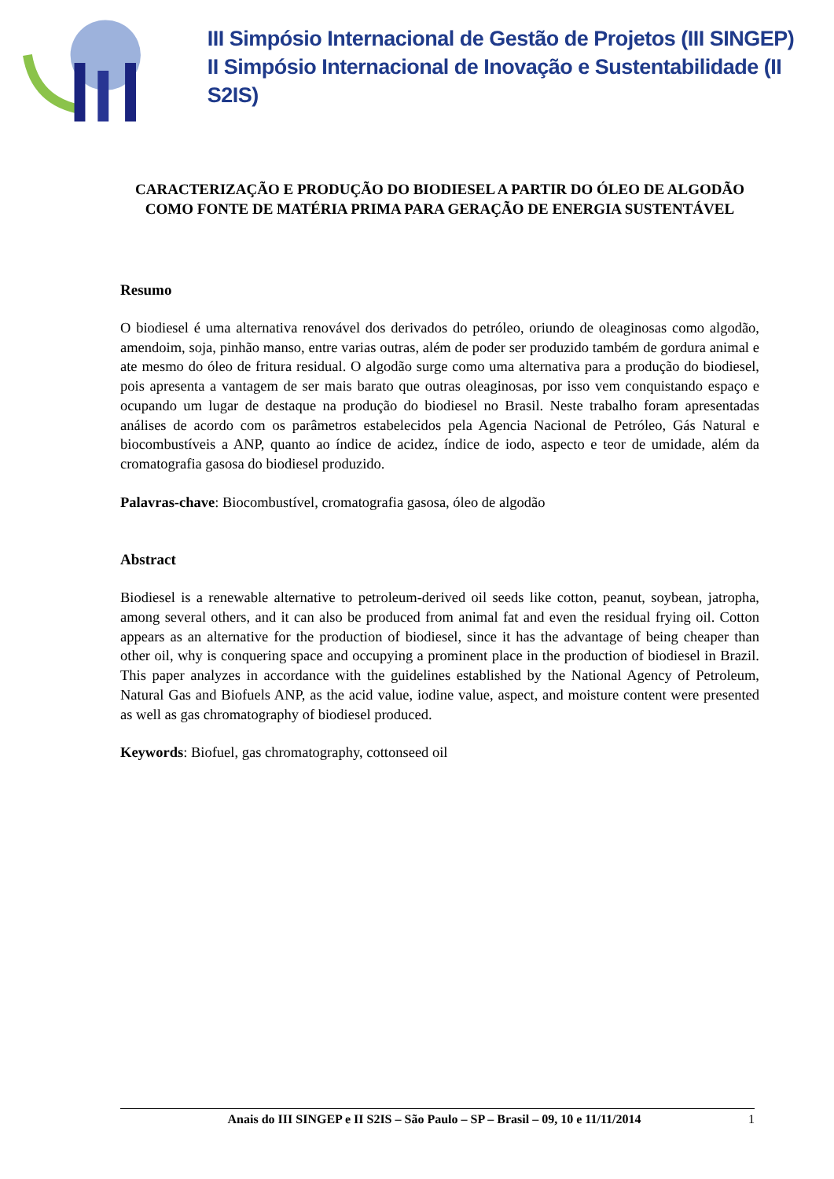III Simpósio Internacional de Gestão de Projetos (III SINGEP)
II Simpósio Internacional de Inovação e Sustentabilidade (II S2IS)
CARACTERIZAÇÃO E PRODUÇÃO DO BIODIESEL A PARTIR DO ÓLEO DE ALGODÃO COMO FONTE DE MATÉRIA PRIMA PARA GERAÇÃO DE ENERGIA SUSTENTÁVEL
Resumo
O biodiesel é uma alternativa renovável dos derivados do petróleo, oriundo de oleaginosas como algodão, amendoim, soja, pinhão manso, entre varias outras, além de poder ser produzido também de gordura animal e ate mesmo do óleo de fritura residual. O algodão surge como uma alternativa para a produção do biodiesel, pois apresenta a vantagem de ser mais barato que outras oleaginosas, por isso vem conquistando espaço e ocupando um lugar de destaque na produção do biodiesel no Brasil. Neste trabalho foram apresentadas análises de acordo com os parâmetros estabelecidos pela Agencia Nacional de Petróleo, Gás Natural e biocombustíveis a ANP, quanto ao índice de acidez, índice de iodo, aspecto e teor de umidade, além da cromatografia gasosa do biodiesel produzido.
Palavras-chave: Biocombustível, cromatografia gasosa, óleo de algodão
Abstract
Biodiesel is a renewable alternative to petroleum-derived oil seeds like cotton, peanut, soybean, jatropha, among several others, and it can also be produced from animal fat and even the residual frying oil. Cotton appears as an alternative for the production of biodiesel, since it has the advantage of being cheaper than other oil, why is conquering space and occupying a prominent place in the production of biodiesel in Brazil. This paper analyzes in accordance with the guidelines established by the National Agency of Petroleum, Natural Gas and Biofuels ANP, as the acid value, iodine value, aspect, and moisture content were presented as well as gas chromatography of biodiesel produced.
Keywords: Biofuel, gas chromatography, cottonseed oil
Anais do III SINGEP e II S2IS – São Paulo – SP – Brasil – 09, 10 e 11/11/2014 1